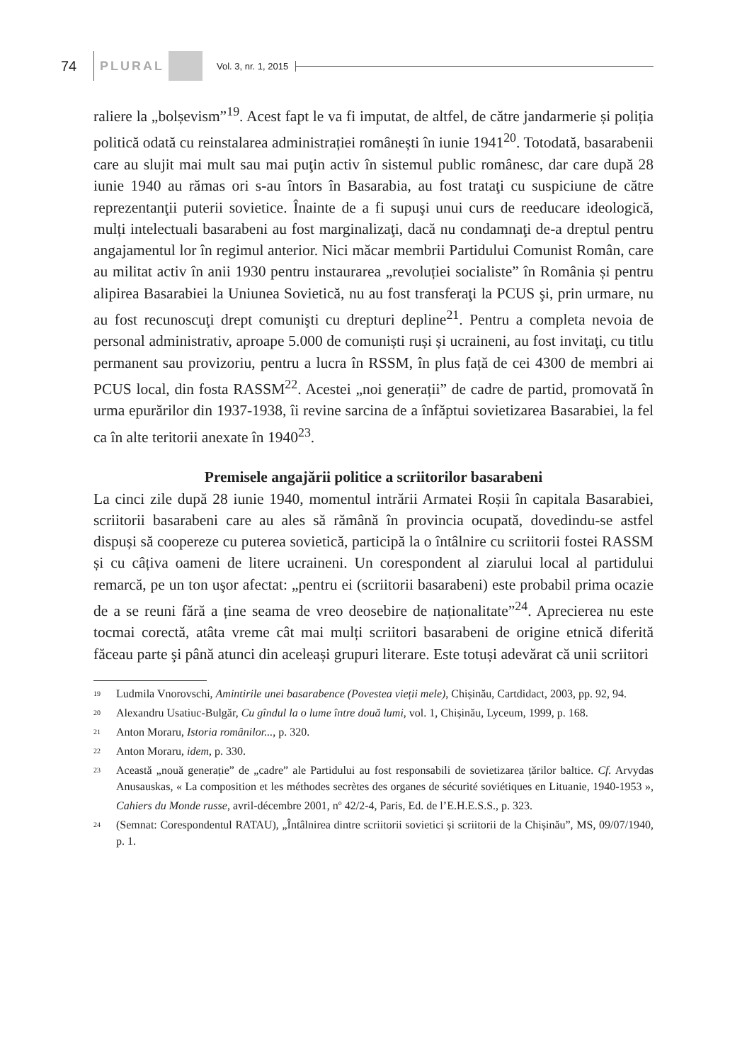74 PLURAL Vol. 3, nr. 1, 2015
raliere la „bolșevism”<sup>19</sup>. Acest fapt le va fi imputat, de altfel, de către jandarmerie și poliția politică odată cu reinstalarea administrației românești în iunie 1941<sup>20</sup>. Totodată, basarabenii care au slujit mai mult sau mai puţin activ în sistemul public românesc, dar care după 28 iunie 1940 au rămas ori s-au întors în Basarabia, au fost trataţi cu suspiciune de către reprezentanţii puterii sovietice. Înainte de a fi supuşi unui curs de reeducare ideologică, mulți intelectuali basarabeni au fost marginalizaţi, dacă nu condamnaţi de-a dreptul pentru angajamentul lor în regimul anterior. Nici măcar membrii Partidului Comunist Român, care au militat activ în anii 1930 pentru instaurarea „revoluției socialiste” în România și pentru alipirea Basarabiei la Uniunea Sovietică, nu au fost transferaţi la PCUS şi, prin urmare, nu au fost recunoscuţi drept comunişti cu drepturi depline<sup>21</sup>. Pentru a completa nevoia de personal administrativ, aproape 5.000 de comuniști ruși și ucraineni, au fost invitaţi, cu titlu permanent sau provizoriu, pentru a lucra în RSSM, în plus față de cei 4300 de membri ai PCUS local, din fosta RASSM<sup>22</sup>. Acestei „noi generații” de cadre de partid, promovată în urma epurărilor din 1937-1938, îi revine sarcina de a înfăptui sovietizarea Basarabiei, la fel ca în alte teritorii anexate în 1940<sup>23</sup>.
Premisele angajării politice a scriitorilor basarabeni
La cinci zile după 28 iunie 1940, momentul intrării Armatei Roșii în capitala Basarabiei, scriitorii basarabeni care au ales să rămână în provincia ocupată, dovedindu-se astfel dispuși să coopereze cu puterea sovietică, participă la o întâlnire cu scriitorii fostei RASSM și cu câțiva oameni de litere ucraineni. Un corespondent al ziarului local al partidului remarcă, pe un ton uşor afectat: „pentru ei (scriitorii basarabeni) este probabil prima ocazie de a se reuni fără a ține seama de vreo deosebire de naționalitate”<sup>24</sup>. Aprecierea nu este tocmai corectă, atâta vreme cât mai mulți scriitori basarabeni de origine etnică diferită făceau parte şi până atunci din aceleași grupuri literare. Este totuși adevărat că unii scriitori
<sup>19</sup> Ludmila Vnorovschi, Amintirile unei basarabence (Povestea vieții mele), Chișinău, Cartdidact, 2003, pp. 92, 94.
<sup>20</sup> Alexandru Usatiuc-Bulgăr, Cu gîndul la o lume între două lumi, vol. 1, Chișinău, Lyceum, 1999, p. 168.
<sup>21</sup> Anton Moraru, Istoria românilor..., p. 320.
<sup>22</sup> Anton Moraru, idem, p. 330.
<sup>23</sup> Această „nouă generație” de „cadre” ale Partidului au fost responsabili de sovietizarea țărilor baltice. Cf. Arvydas Anusauskas, « La composition et les méthodes secrètes des organes de sécurité soviétiques en Lituanie, 1940-1953 », Cahiers du Monde russe, avril-décembre 2001, n<sup>o</sup> 42/2-4, Paris, Ed. de l’E.H.E.S.S., p. 323.
<sup>24</sup> (Semnat: Corespondentul RATAU), „Întâlnirea dintre scriitorii sovietici și scriitorii de la Chișinău”, MS, 09/07/1940, p. 1.